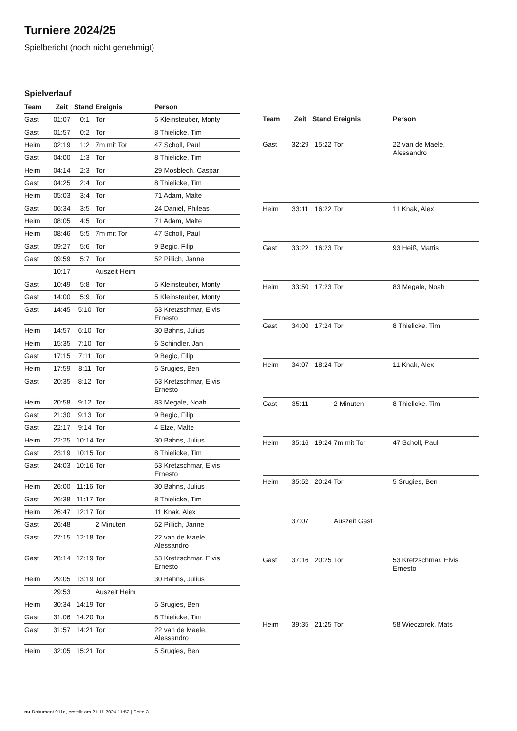Turniere 2024/25
Spielbericht (noch nicht genehmigt)
Spielverlauf
| Team | Zeit | Stand | Ereignis | Person |
| --- | --- | --- | --- | --- |
| Gast | 01:07 | 0:1 | Tor | 5 Kleinsteuber, Monty |
| Gast | 01:57 | 0:2 | Tor | 8 Thielicke, Tim |
| Heim | 02:19 | 1:2 | 7m mit Tor | 47 Scholl, Paul |
| Gast | 04:00 | 1:3 | Tor | 8 Thielicke, Tim |
| Heim | 04:14 | 2:3 | Tor | 29 Mosblech, Caspar |
| Gast | 04:25 | 2:4 | Tor | 8 Thielicke, Tim |
| Heim | 05:03 | 3:4 | Tor | 71 Adam, Malte |
| Gast | 06:34 | 3:5 | Tor | 24 Daniel, Phileas |
| Heim | 08:05 | 4:5 | Tor | 71 Adam, Malte |
| Heim | 08:46 | 5:5 | 7m mit Tor | 47 Scholl, Paul |
| Gast | 09:27 | 5:6 | Tor | 9 Begic, Filip |
| Gast | 09:59 | 5:7 | Tor | 52 Pillich, Janne |
| | 10:17 | | Auszeit Heim | |
| Gast | 10:49 | 5:8 | Tor | 5 Kleinsteuber, Monty |
| Gast | 14:00 | 5:9 | Tor | 5 Kleinsteuber, Monty |
| Gast | 14:45 | 5:10 | Tor | 53 Kretzschmar, Elvis Ernesto |
| Heim | 14:57 | 6:10 | Tor | 30 Bahns, Julius |
| Heim | 15:35 | 7:10 | Tor | 6 Schindler, Jan |
| Gast | 17:15 | 7:11 | Tor | 9 Begic, Filip |
| Heim | 17:59 | 8:11 | Tor | 5 Srugies, Ben |
| Gast | 20:35 | 8:12 | Tor | 53 Kretzschmar, Elvis Ernesto |
| Heim | 20:58 | 9:12 | Tor | 83 Megale, Noah |
| Gast | 21:30 | 9:13 | Tor | 9 Begic, Filip |
| Gast | 22:17 | 9:14 | Tor | 4 Elze, Malte |
| Heim | 22:25 | 10:14 | Tor | 30 Bahns, Julius |
| Gast | 23:19 | 10:15 | Tor | 8 Thielicke, Tim |
| Gast | 24:03 | 10:16 | Tor | 53 Kretzschmar, Elvis Ernesto |
| Heim | 26:00 | 11:16 | Tor | 30 Bahns, Julius |
| Gast | 26:38 | 11:17 | Tor | 8 Thielicke, Tim |
| Heim | 26:47 | 12:17 | Tor | 11 Knak, Alex |
| Gast | 26:48 | | 2 Minuten | 52 Pillich, Janne |
| Gast | 27:15 | 12:18 | Tor | 22 van de Maele, Alessandro |
| Gast | 28:14 | 12:19 | Tor | 53 Kretzschmar, Elvis Ernesto |
| Heim | 29:05 | 13:19 | Tor | 30 Bahns, Julius |
| | 29:53 | | Auszeit Heim | |
| Heim | 30:34 | 14:19 | Tor | 5 Srugies, Ben |
| Gast | 31:06 | 14:20 | Tor | 8 Thielicke, Tim |
| Gast | 31:57 | 14:21 | Tor | 22 van de Maele, Alessandro |
| Heim | 32:05 | 15:21 | Tor | 5 Srugies, Ben |
| Team | Zeit | Stand | Ereignis | Person |
| --- | --- | --- | --- | --- |
| Gast | 32:29 | 15:22 | Tor | 22 van de Maele, Alessandro |
| Heim | 33:11 | 16:22 | Tor | 11 Knak, Alex |
| Gast | 33:22 | 16:23 | Tor | 93 Heiß, Mattis |
| Heim | 33:50 | 17:23 | Tor | 83 Megale, Noah |
| Gast | 34:00 | 17:24 | Tor | 8 Thielicke, Tim |
| Heim | 34:07 | 18:24 | Tor | 11 Knak, Alex |
| Gast | 35:11 | | 2 Minuten | 8 Thielicke, Tim |
| Heim | 35:16 | 19:24 | 7m mit Tor | 47 Scholl, Paul |
| Heim | 35:52 | 20:24 | Tor | 5 Srugies, Ben |
| | 37:07 | | Auszeit Gast | |
| Gast | 37:16 | 20:25 | Tor | 53 Kretzschmar, Elvis Ernesto |
| Heim | 39:35 | 21:25 | Tor | 58 Wieczorek, Mats |
nu.Dokument 011e, erstellt am 21.11.2024 11:52 | Seite 3